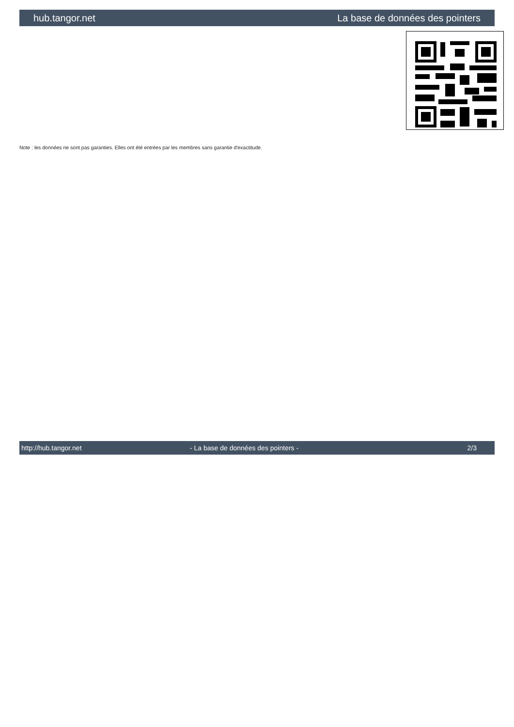hub.tangor.net La base de données des pointers
Note : les données ne sont pas garanties. Elles ont été entrées par les membres sans garantie d'exactitude.
http://hub.tangor.net - La base de données des pointers - 2/3